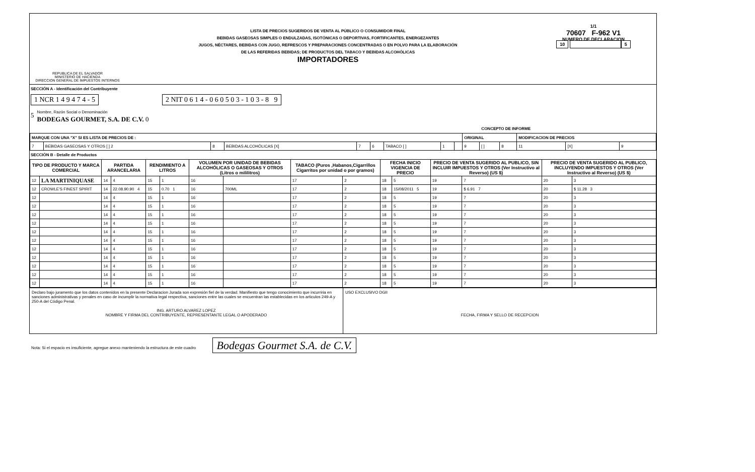REPUBLICA DE EL SALVADOR
MINISTERIO DE HACIENDA
DIRECCION GENERAL DE IMPUESTOS INTERNOS
LISTA DE PRECIOS SUGERIDOS DE VENTA AL PÚBLICO O CONSUMIDOR FINAL
BEBIDAS GASEOSAS SIMPLES O ENDULZADAS, ISOTÓNICAS O DEPORTIVAS, FORTIFICANTES, ENERGEZANTES
JUGOS, NÉCTARES, BEBIDAS CON JUGO, REFRESCOS Y PREPARACIONES CONCENTRADAS O EN POLVO PARA LA ELABORACIÓN
DE LAS REFERIDAS BEBIDAS; DE PRODUCTOS DEL TABACO Y BEBIDAS ALCOHÓLICAS
IMPORTADORES
1/1
70607 F-962 V1
NUMERO DE DECLARACION
10 5
SECCIÓN A - Identificación del Contribuyente
1 NCR 1 4 9 4 7 4 - 5 2 NIT 0 6 1 4 - 0 6 0 5 0 3 - 1 0 3 - 8 9
5 Nombre, Razón Social o Denominación
BODEGAS GOURMET, S.A. DE C.V. 0
CONCEPTO DE INFORME
| MARQUE CON UNA "X" SI ES LISTA DE PRECIOS DE : | | | | | | | | | ORIGINAL | | | MODIFICACION DE PRECIOS | | |
| 7 | BEBIDAS GASEOSAS Y OTROS [ ] 2 | 8 | BEBIDAS ALCOHÓLICAS [X] | 7 | 6 | TABACO [ ] | 1 | | 9 | [ ] | 8 | 11 | [X] | 9 |
SECCIÓN B - Detalle de Productos
| TIPO DE PRODUCTO Y MARCA COMERCIAL | | PARTIDA ARANCELARIA | | RENDIMIENTO A LITROS | | VOLUMEN POR UNIDAD DE BEBIDAS ALCOHÓLICAS O GASEOSAS Y OTROS (Litros o mililitros) | | TABACO (Puros ,Habanos,Cigarrillos Cigarritos por unidad o por gramos) | | FECHA INICIO VIGENCIA DE PRECIO | | PRECIO DE VENTA SUGERIDO AL PUBLICO, SIN INCLUIR IMPUESTOS Y OTROS (Ver Instructivo al Reverso) (US $) | | PRECIO DE VENTA SUGERIDO AL PUBLICO, INCLUYENDO IMPUESTOS Y OTROS (Ver Instructivo al Reverso) (US $) | |
| --- | --- | --- | --- | --- | --- | --- | --- | --- | --- | --- | --- | --- | --- | --- | --- |
| 12 | LA MARTINIQUASE | 14 | 4 | 15 | 1 | 16 | | 17 | 2 | 18 | 5 | 19 | 7 | 20 | 3 |
| 12 | CROWLE'S FINEST SPIRIT | 14 | 22.08.90.90 4 | 15 | 0.70 1 | 16 | 700ML | 17 | 2 | 18 | 15/08/2011 5 | 19 | $ 6.91 7 | 20 | $ 11.28 3 |
| 12 | | 14 | 4 | 15 | 1 | 16 | | 17 | 2 | 18 | 5 | 19 | 7 | 20 | 3 |
| 12 | | 14 | 4 | 15 | 1 | 16 | | 17 | 2 | 18 | 5 | 19 | 7 | 20 | 3 |
| 12 | | 14 | 4 | 15 | 1 | 16 | | 17 | 2 | 18 | 5 | 19 | 7 | 20 | 3 |
| 12 | | 14 | 4 | 15 | 1 | 16 | | 17 | 2 | 18 | 5 | 19 | 7 | 20 | 3 |
| 12 | | 14 | 4 | 15 | 1 | 16 | | 17 | 2 | 18 | 5 | 19 | 7 | 20 | 3 |
| 12 | | 14 | 4 | 15 | 1 | 16 | | 17 | 2 | 18 | 5 | 19 | 7 | 20 | 3 |
| 12 | | 14 | 4 | 15 | 1 | 16 | | 17 | 2 | 18 | 5 | 19 | 7 | 20 | 3 |
| 12 | | 14 | 4 | 15 | 1 | 16 | | 17 | 2 | 18 | 5 | 19 | 7 | 20 | 3 |
| 12 | | 14 | 4 | 15 | 1 | 16 | | 17 | 2 | 18 | 5 | 19 | 7 | 20 | 3 |
| 12 | | 14 | 4 | 15 | 1 | 16 | | 17 | 2 | 18 | 5 | 19 | 7 | 20 | 3 |
| 12 | | 14 | 4 | 15 | 1 | 16 | | 17 | 2 | 18 | 5 | 19 | 7 | 20 | 3 |
Declaro bajo juramento que los datos contenidos en la presente Declaracion Jurada son expresión fiel de la verdad. Manifiesto que tengo conocimiento que incurriria en sanciones administrativas y penales en caso de incumplir la normativa legal respectiva, sanciones entre las cuales se encuentran las establecidas en los articulos 249-A y 250-A del Código Penal.
ING. ARTURO ALVAREZ LOPEZ
NOMBRE Y FIRMA DEL CONTRIBUYENTE, REPRESENTANTE LEGAL O APODERADO
USO EXCLUSIVO DGII
FECHA, FIRMA Y SELLO DE RECEPCION
Nota: Si el espacio es insuficiente, agregue anexo manteniendo la estructura de este cuadro Bodegas Gourmet S.A. de C.V.